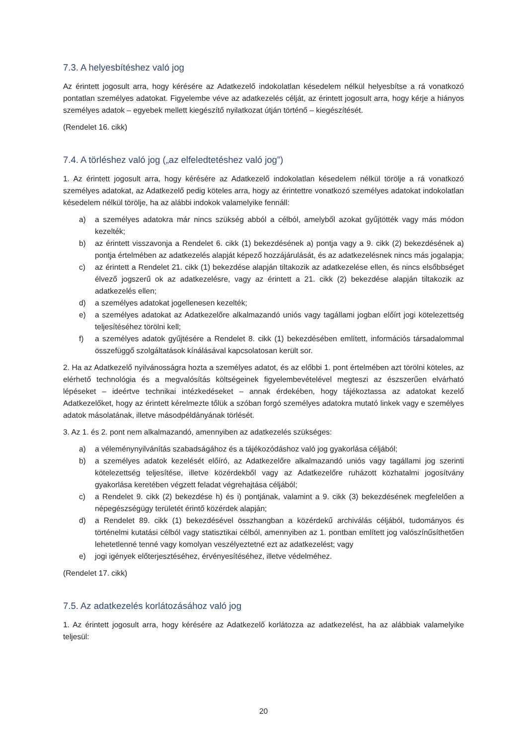7.3. A helyesbítéshez való jog
Az érintett jogosult arra, hogy kérésére az Adatkezelő indokolatlan késedelem nélkül helyesbítse a rá vonatkozó pontatlan személyes adatokat. Figyelembe véve az adatkezelés célját, az érintett jogosult arra, hogy kérje a hiányos személyes adatok – egyebek mellett kiegészítő nyilatkozat útján történő – kiegészítését.
(Rendelet 16. cikk)
7.4. A törléshez való jog („az elfeledtetéshez való jog”)
1. Az érintett jogosult arra, hogy kérésére az Adatkezelő indokolatlan késedelem nélkül törölje a rá vonatkozó személyes adatokat, az Adatkezelő pedig köteles arra, hogy az érintettre vonatkozó személyes adatokat indokolatlan késedelem nélkül törölje, ha az alábbi indokok valamelyike fennáll:
a) a személyes adatokra már nincs szükség abból a célból, amelyből azokat gyűjtötték vagy más módon kezelték;
b) az érintett visszavonja a Rendelet 6. cikk (1) bekezdésének a) pontja vagy a 9. cikk (2) bekezdésének a) pontja értelmében az adatkezelés alapját képező hozzájárulását, és az adatkezelésnek nincs más jogalapja;
c) az érintett a Rendelet 21. cikk (1) bekezdése alapján tiltakozik az adatkezelése ellen, és nincs elsőbbséget élvező jogszerű ok az adatkezelésre, vagy az érintett a 21. cikk (2) bekezdése alapján tiltakozik az adatkezelés ellen;
d) a személyes adatokat jogellenesen kezelték;
e) a személyes adatokat az Adatkezelőre alkalmazandó uniós vagy tagállami jogban előírt jogi kötelezettség teljesítéséhez törölni kell;
f) a személyes adatok gyűjtésére a Rendelet 8. cikk (1) bekezdésében említett, információs társadalommal összefüggő szolgáltatások kínálásával kapcsolatosan került sor.
2. Ha az Adatkezelő nyilvánosságra hozta a személyes adatot, és az előbbi 1. pont értelmében azt törölni köteles, az elérhető technológia és a megvalósítás költségeinek figyelembevételével megteszi az észszerűen elvárható lépéseket – ideértve technikai intézkedéseket – annak érdekében, hogy tájékoztassa az adatokat kezelő Adatkezelőket, hogy az érintett kérelmezte tőlük a szóban forgó személyes adatokra mutató linkek vagy e személyes adatok másolatának, illetve másodpéldányának törlését.
3. Az 1. és 2. pont nem alkalmazandó, amennyiben az adatkezelés szükséges:
a) a véleménynyilvánítás szabadságához és a tájékozódáshoz való jog gyakorlása céljából;
b) a személyes adatok kezelését előíró, az Adatkezelőre alkalmazandó uniós vagy tagállami jog szerinti kötelezettség teljesítése, illetve közérdekből vagy az Adatkezelőre ruházott közhatalmi jogosítvány gyakorlása keretében végzett feladat végrehajtása céljából;
c) a Rendelet 9. cikk (2) bekezdése h) és i) pontjának, valamint a 9. cikk (3) bekezdésének megfelelően a népegészségügy területét érintő közérdek alapján;
d) a Rendelet 89. cikk (1) bekezdésével összhangban a közérdekű archiválás céljából, tudományos és történelmi kutatási célból vagy statisztikai célból, amennyiben az 1. pontban említett jog valószínűsíthetően lehetetlenné tenné vagy komolyan veszélyeztetné ezt az adatkezelést; vagy
e) jogi igények előterjesztéséhez, érvényesítéséhez, illetve védelméhez.
(Rendelet 17. cikk)
7.5. Az adatkezelés korlátozásához való jog
1. Az érintett jogosult arra, hogy kérésére az Adatkezelő korlátozza az adatkezelést, ha az alábbiak valamelyike teljesül:
20